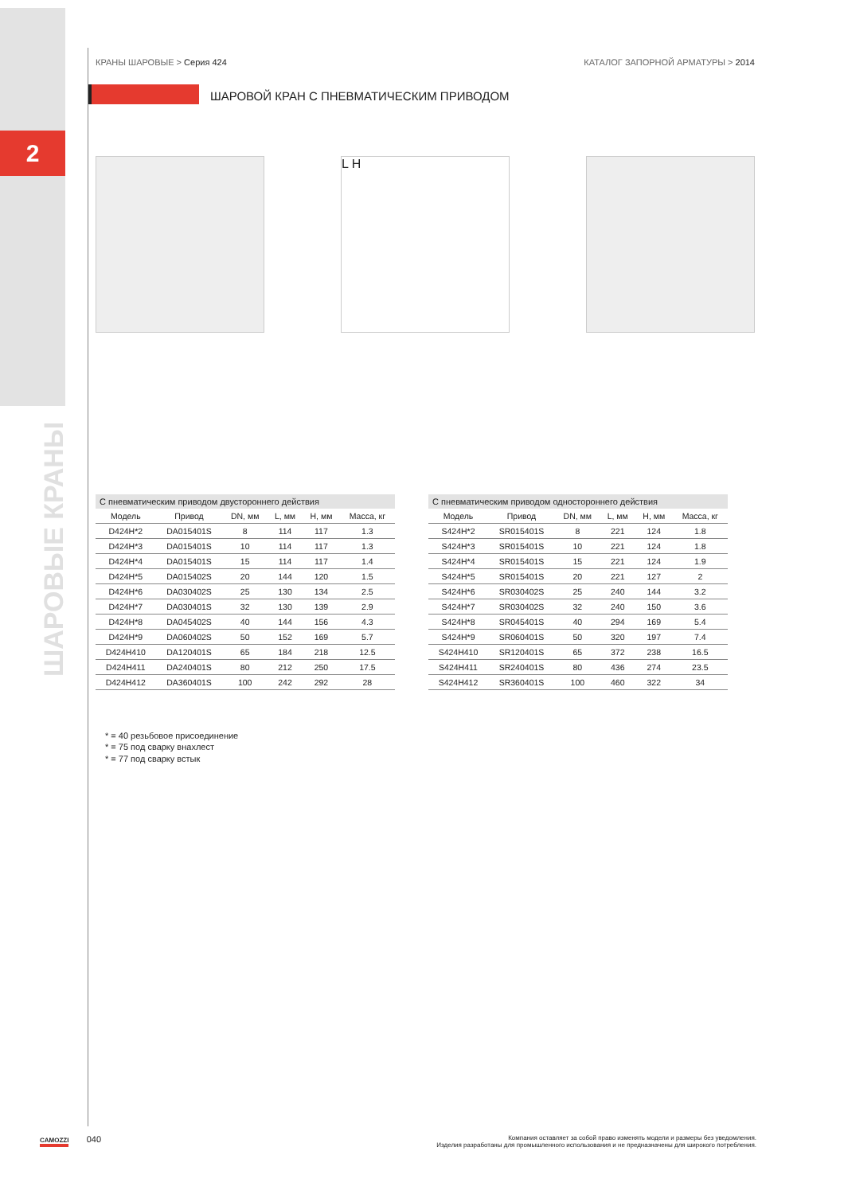2
ШАРОВЫЕ КРАНЫ
КРАНЫ ШАРОВЫЕ > Серия 424 КАТАЛОГ ЗАПОРНОЙ АРМАТУРЫ > 2014
ШАРОВОЙ КРАН С ПНЕВМАТИЧЕСКИМ ПРИВОДОМ
L H
С пневматическим приводом двустороннего действия
| Модель | Привод | DN, мм | L, мм | H, мм | Масса, кг |
| --- | --- | --- | --- | --- | --- |
| D424H*2 | DA015401S | 8 | 114 | 117 | 1.3 |
| D424H*3 | DA015401S | 10 | 114 | 117 | 1.3 |
| D424H*4 | DA015401S | 15 | 114 | 117 | 1.4 |
| D424H*5 | DA015402S | 20 | 144 | 120 | 1.5 |
| D424H*6 | DA030402S | 25 | 130 | 134 | 2.5 |
| D424H*7 | DA030401S | 32 | 130 | 139 | 2.9 |
| D424H*8 | DA045402S | 40 | 144 | 156 | 4.3 |
| D424H*9 | DA060402S | 50 | 152 | 169 | 5.7 |
| D424H410 | DA120401S | 65 | 184 | 218 | 12.5 |
| D424H411 | DA240401S | 80 | 212 | 250 | 17.5 |
| D424H412 | DA360401S | 100 | 242 | 292 | 28 |
С пневматическим приводом одностороннего действия
| Модель | Привод | DN, мм | L, мм | H, мм | Масса, кг |
| --- | --- | --- | --- | --- | --- |
| S424H*2 | SR015401S | 8 | 221 | 124 | 1.8 |
| S424H*3 | SR015401S | 10 | 221 | 124 | 1.8 |
| S424H*4 | SR015401S | 15 | 221 | 124 | 1.9 |
| S424H*5 | SR015401S | 20 | 221 | 127 | 2 |
| S424H*6 | SR030402S | 25 | 240 | 144 | 3.2 |
| S424H*7 | SR030402S | 32 | 240 | 150 | 3.6 |
| S424H*8 | SR045401S | 40 | 294 | 169 | 5.4 |
| S424H*9 | SR060401S | 50 | 320 | 197 | 7.4 |
| S424H410 | SR120401S | 65 | 372 | 238 | 16.5 |
| S424H411 | SR240401S | 80 | 436 | 274 | 23.5 |
| S424H412 | SR360401S | 100 | 460 | 322 | 34 |
* = 40 резьбовое присоединение
* = 75 под сварку внахлест
* = 77 под сварку встык
CAMOZZI 040
Компания оставляет за собой право изменять модели и размеры без уведомления.
Изделия разработаны для промышленного использования и не предназначены для широкого потребления.